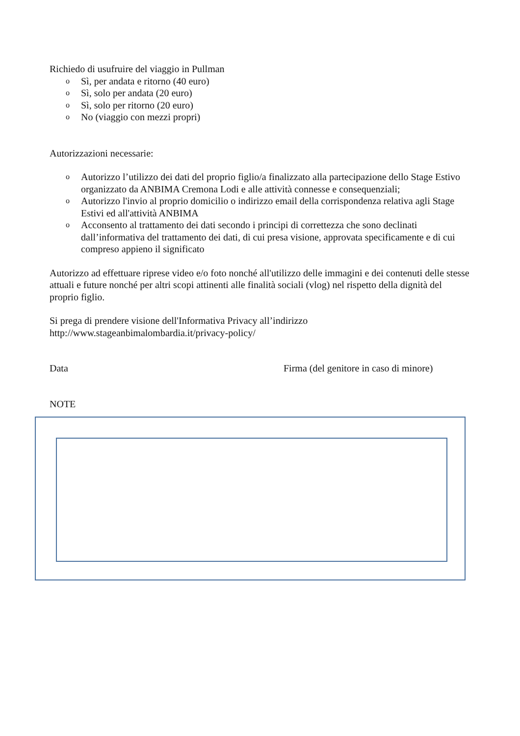Richiedo di usufruire del viaggio in Pullman
o Sì, per andata e ritorno (40 euro)
o Sì, solo per andata (20 euro)
o Sì, solo per ritorno (20 euro)
o No (viaggio con mezzi propri)
Autorizzazioni necessarie:
o Autorizzo l’utilizzo dei dati del proprio figlio/a finalizzato alla partecipazione dello Stage Estivo organizzato da ANBIMA Cremona Lodi e alle attività connesse e consequenziali;
o Autorizzo l'invio al proprio domicilio o indirizzo email della corrispondenza relativa agli Stage Estivi ed all'attività ANBIMA
o Acconsento al trattamento dei dati secondo i principi di correttezza che sono declinati dall’informativa del trattamento dei dati, di cui presa visione, approvata specificamente e di cui compreso appieno il significato
Autorizzo ad effettuare riprese video e/o foto nonché all'utilizzo delle immagini e dei contenuti delle stesse attuali e future nonché per altri scopi attinenti alle finalità sociali (vlog) nel rispetto della dignità del proprio figlio.
Si prega di prendere visione dell'Informativa Privacy all’indirizzo
http://www.stageanbimalombardia.it/privacy-policy/
Data Firma (del genitore in caso di minore)
NOTE